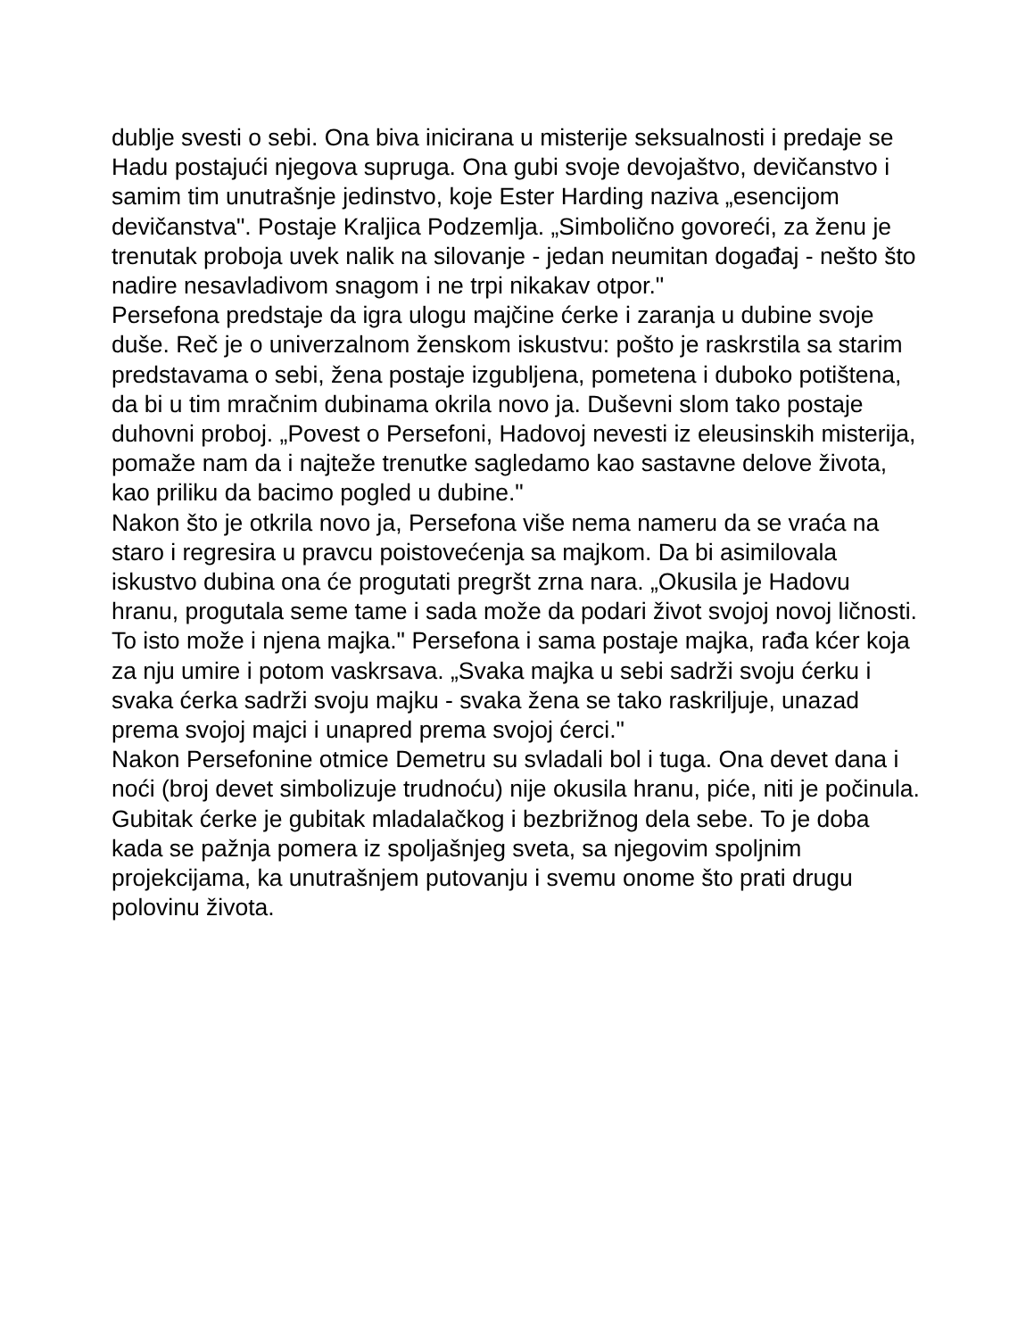dublje svesti o sebi. Ona biva inicirana u misterije seksualnosti i predaje se Hadu postajući njegova supruga. Ona gubi svoje devojaštvo, devičanstvo i samim tim unutrašnje jedinstvo, koje Ester Harding naziva „esencijom devičanstva". Postaje Kraljica Podzemlja. „Simbolično govoreći, za ženu je trenutak proboja uvek nalik na silovanje - jedan neumitan događaj - nešto što nadire nesavladivom snagom i ne trpi nikakav otpor."
Persefona predstaje da igra ulogu majčine ćerke i zaranja u dubine svoje duše. Reč je o univerzalnom ženskom iskustvu: pošto je raskrstila sa starim predstavama o sebi, žena postaje izgubljena, pometena i duboko potištena, da bi u tim mračnim dubinama okrila novo ja. Duševni slom tako postaje duhovni proboj. „Povest o Persefoni, Hadovoj nevesti iz eleusinskih misterija, pomaže nam da i najteže trenutke sagledamo kao sastavne delove života, kao priliku da bacimo pogled u dubine."
Nakon što je otkrila novo ja, Persefona više nema nameru da se vraća na staro i regresira u pravcu poistovećenja sa majkom. Da bi asimilovala iskustvo dubina ona će progutati pregršt zrna nara. „Okusila je Hadovu hranu, progutala seme tame i sada može da podari život svojoj novoj ličnosti. To isto može i njena majka." Persefona i sama postaje majka, rađa kćer koja za nju umire i potom vaskrsava. „Svaka majka u sebi sadrži svoju ćerku i svaka ćerka sadrži svoju majku - svaka žena se tako raskriljuje, unazad prema svojoj majci i unapred prema svojoj ćerci."
Nakon Persefonine otmice Demetru su svladali bol i tuga. Ona devet dana i noći (broj devet simbolizuje trudnoću) nije okusila hranu, piće, niti je počinula. Gubitak ćerke je gubitak mladalačkog i bezbrižnog dela sebe. To je doba kada se pažnja pomera iz spoljašnjeg sveta, sa njegovim spoljnim projekcijama, ka unutrašnjem putovanju i svemu onome što prati drugu polovinu života.